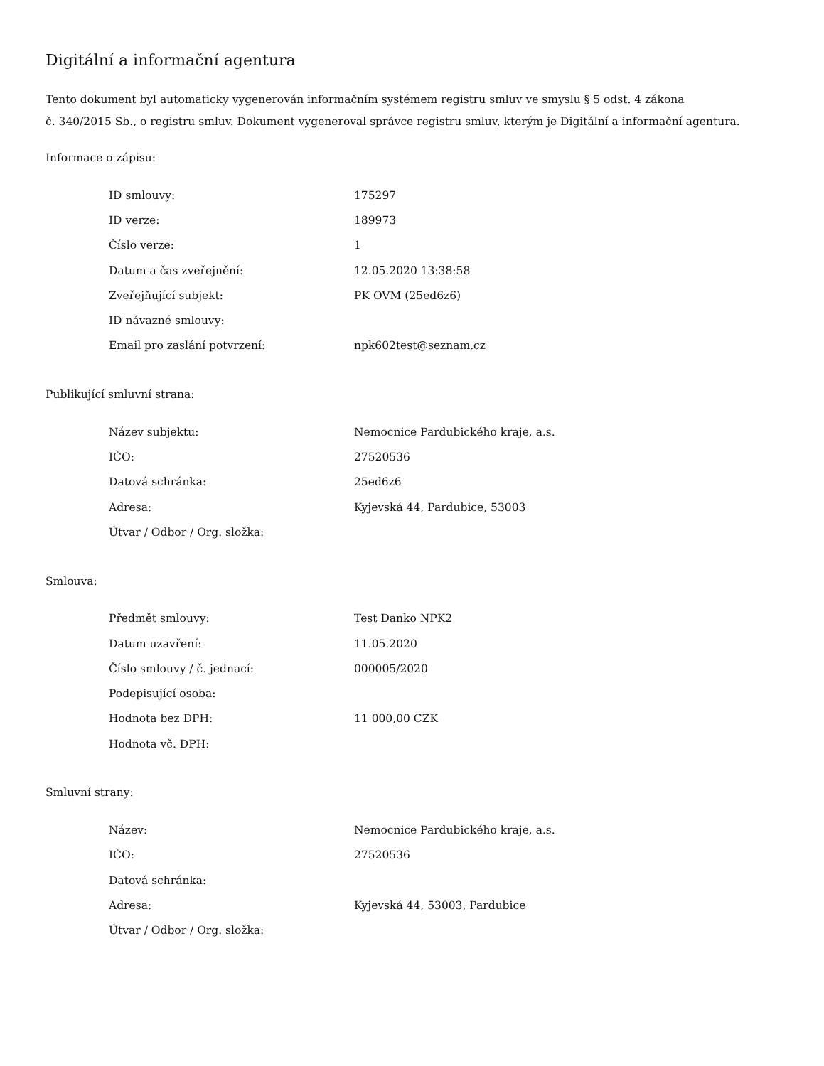Digitální a informační agentura
Tento dokument byl automaticky vygenerován informačním systémem registru smluv ve smyslu § 5 odst. 4 zákona
č. 340/2015 Sb., o registru smluv. Dokument vygeneroval správce registru smluv, kterým je Digitální a informační agentura.
Informace o zápisu:
| ID smlouvy: | 175297 |
| ID verze: | 189973 |
| Číslo verze: | 1 |
| Datum a čas zveřejnění: | 12.05.2020 13:38:58 |
| Zveřejňující subjekt: | PK OVM (25ed6z6) |
| ID návazné smlouvy: | |
| Email pro zaslání potvrzení: | npk602test@seznam.cz |
Publikující smluvní strana:
| Název subjektu: | Nemocnice Pardubického kraje, a.s. |
| IČO: | 27520536 |
| Datová schránka: | 25ed6z6 |
| Adresa: | Kyjevská 44, Pardubice, 53003 |
| Útvar / Odbor / Org. složka: | |
Smlouva:
| Předmět smlouvy: | Test Danko NPK2 |
| Datum uzavření: | 11.05.2020 |
| Číslo smlouvy / č. jednací: | 000005/2020 |
| Podepisující osoba: | |
| Hodnota bez DPH: | 11 000,00 CZK |
| Hodnota vč. DPH: | |
Smluvní strany:
| Název: | Nemocnice Pardubického kraje, a.s. |
| IČO: | 27520536 |
| Datová schránka: | |
| Adresa: | Kyjevská 44, 53003, Pardubice |
| Útvar / Odbor / Org. složka: | |